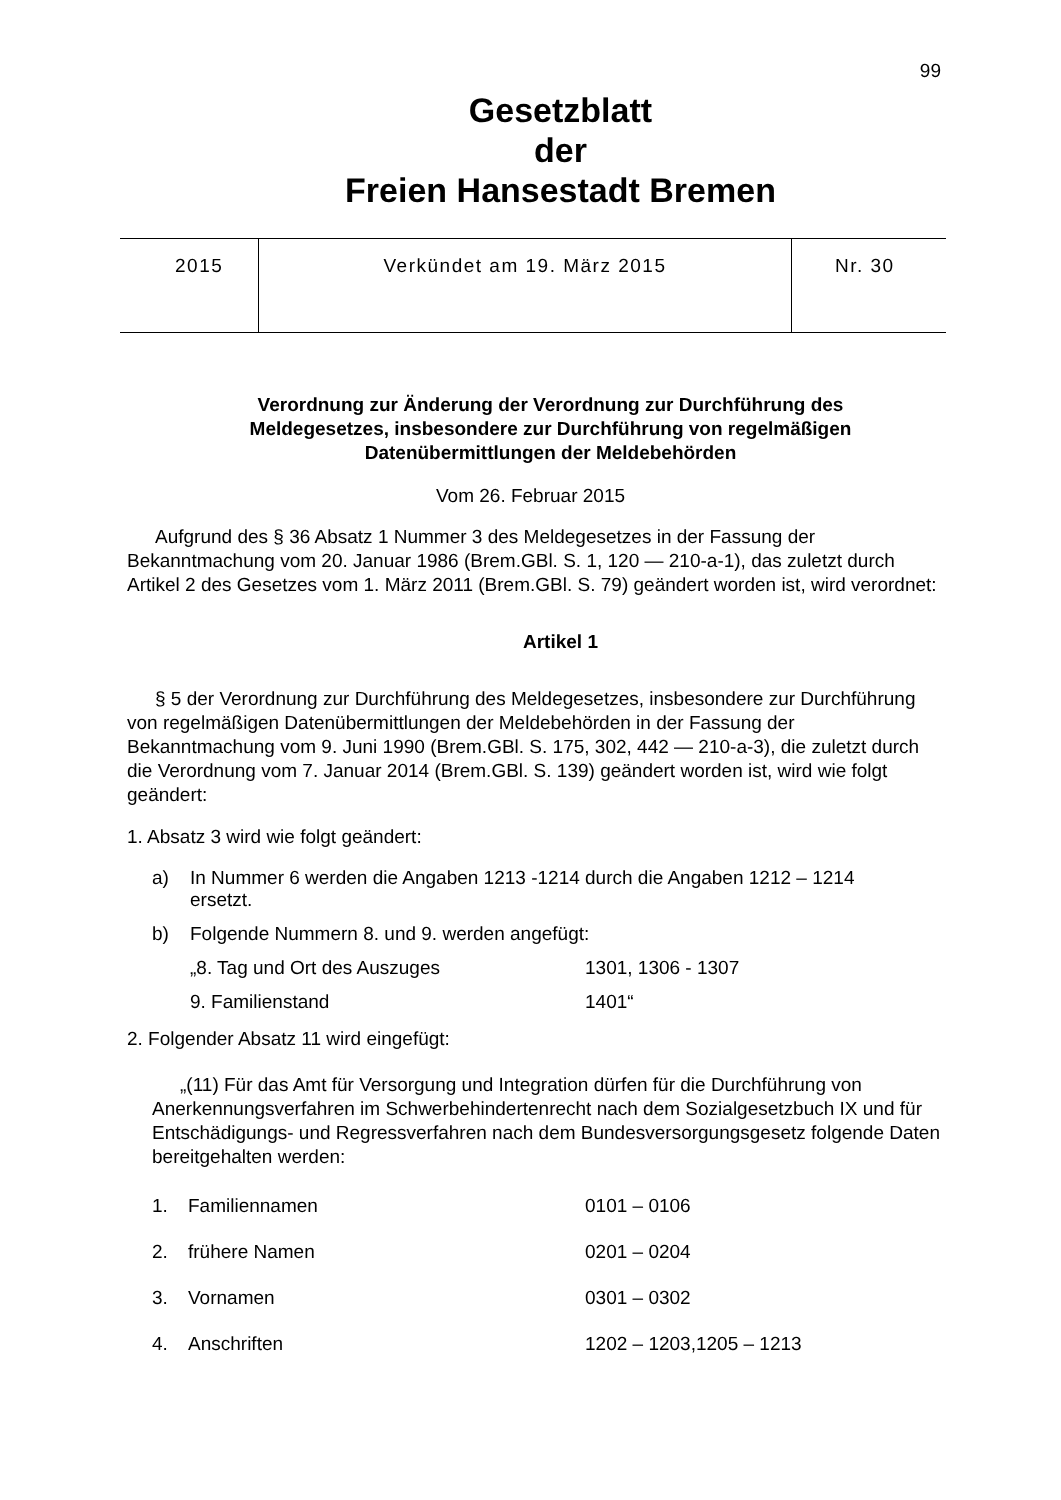99
Gesetzblatt
der
Freien Hansestadt Bremen
| 2015 | Verkündet am 19. März 2015 | Nr. 30 |
Verordnung zur Änderung der Verordnung zur Durchführung des Meldegesetzes, insbesondere zur Durchführung von regelmäßigen Datenübermittlungen der Meldebehörden
Vom 26. Februar 2015
Aufgrund des § 36 Absatz 1 Nummer 3 des Meldegesetzes in der Fassung der Bekanntmachung vom 20. Januar 1986 (Brem.GBl. S. 1, 120 — 210-a-1), das zuletzt durch Artikel 2 des Gesetzes vom 1. März 2011 (Brem.GBl. S. 79) geändert worden ist, wird verordnet:
Artikel 1
§ 5 der Verordnung zur Durchführung des Meldegesetzes, insbesondere zur Durchführung von regelmäßigen Datenübermittlungen der Meldebehörden in der Fassung der Bekanntmachung vom 9. Juni 1990 (Brem.GBl. S. 175, 302, 442 — 210-a-3), die zuletzt durch die Verordnung vom 7. Januar 2014 (Brem.GBl. S. 139) geändert worden ist, wird wie folgt geändert:
1. Absatz 3 wird wie folgt geändert:
| a) | In Nummer 6 werden die Angaben 1213 -1214 durch die Angaben 1212 – 1214 ersetzt. | |
| b) | Folgende Nummern 8. und 9. werden angefügt: | |
| | „8. Tag und Ort des Auszuges | 1301, 1306 - 1307 |
| | 9. Familienstand | 1401“ |
2. Folgender Absatz 11 wird eingefügt:
„(11) Für das Amt für Versorgung und Integration dürfen für die Durchführung von Anerkennungsverfahren im Schwerbehindertenrecht nach dem Sozialgesetz­buch IX und für Entschädigungs- und Regressverfahren nach dem Bundesversorgungsgesetz folgende Daten bereitgehalten werden:
| 1. | Familiennamen | 0101 – 0106 |
| 2. | frühere Namen | 0201 – 0204 |
| 3. | Vornamen | 0301 – 0302 |
| 4. | Anschriften | 1202 – 1203,1205 – 1213 |